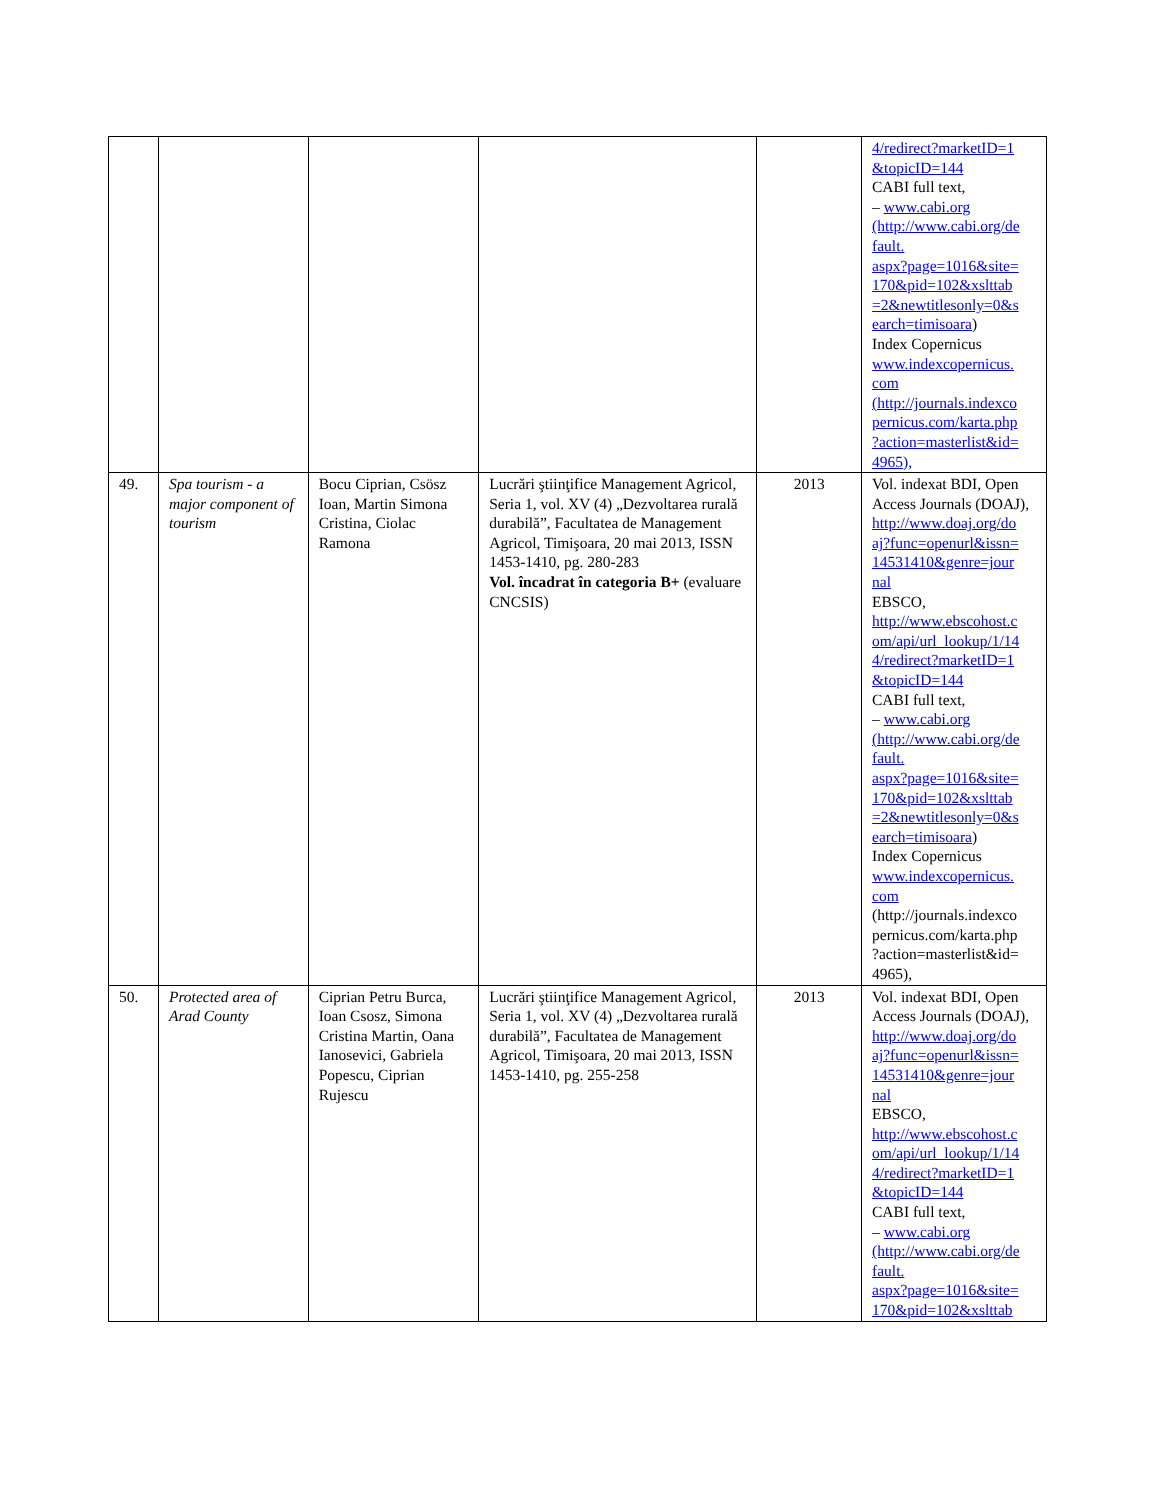| | | | | | 4/redirect?marketID=1 &topicID=144 CABI full text, – www.cabi.org (http://www.cabi.org/de fault. aspx?page=1016&site= 170&pid=102&xslttab =2&newtitlesonly=0&s earch=timisoara ) Index Copernicus www.indexcopernicus. com (http://journals.indexco pernicus.com/karta.php ?action=masterlist&id= 4965), |
| 49. | Spa tourism - a major component of tourism | Bocu Ciprian, Csösz Ioan, Martin Simona Cristina, Ciolac Ramona | Lucrări ştiinţifice Management Agricol, Seria 1, vol. XV (4) „Dezvoltarea rurală durabilă”, Facultatea de Management Agricol, Timişoara, 20 mai 2013, ISSN 1453-1410, pg. 280-283 Vol. încadrat în categoria B+ (evaluare CNCSIS) | 2013 | Vol. indexat BDI, Open Access Journals (DOAJ), http://www.doaj.org/do aj?func=openurl&issn= 14531410&genre=jour nal EBSCO, http://www.ebscohost.c om/api/url_lookup/1/14 4/redirect?marketID=1 &topicID=144 CABI full text, – www.cabi.org (http://www.cabi.org/de fault. aspx?page=1016&site= 170&pid=102&xslttab =2&newtitlesonly=0&s earch=timisoara ) Index Copernicus www.indexcopernicus. com (http://journals.indexco pernicus.com/karta.php ?action=masterlist&id= 4965), |
| 50. | Protected area of Arad County | Ciprian Petru Burca, Ioan Csosz, Simona Cristina Martin, Oana Ianosevici, Gabriela Popescu, Ciprian Rujescu | Lucrări ştiinţifice Management Agricol, Seria 1, vol. XV (4) „Dezvoltarea rurală durabilă”, Facultatea de Management Agricol, Timişoara, 20 mai 2013, ISSN 1453-1410, pg. 255-258 | 2013 | Vol. indexat BDI, Open Access Journals (DOAJ), http://www.doaj.org/do aj?func=openurl&issn= 14531410&genre=jour nal EBSCO, http://www.ebscohost.c om/api/url_lookup/1/14 4/redirect?marketID=1 &topicID=144 CABI full text, – www.cabi.org (http://www.cabi.org/de fault. aspx?page=1016&site= 170&pid=102&xslttab |